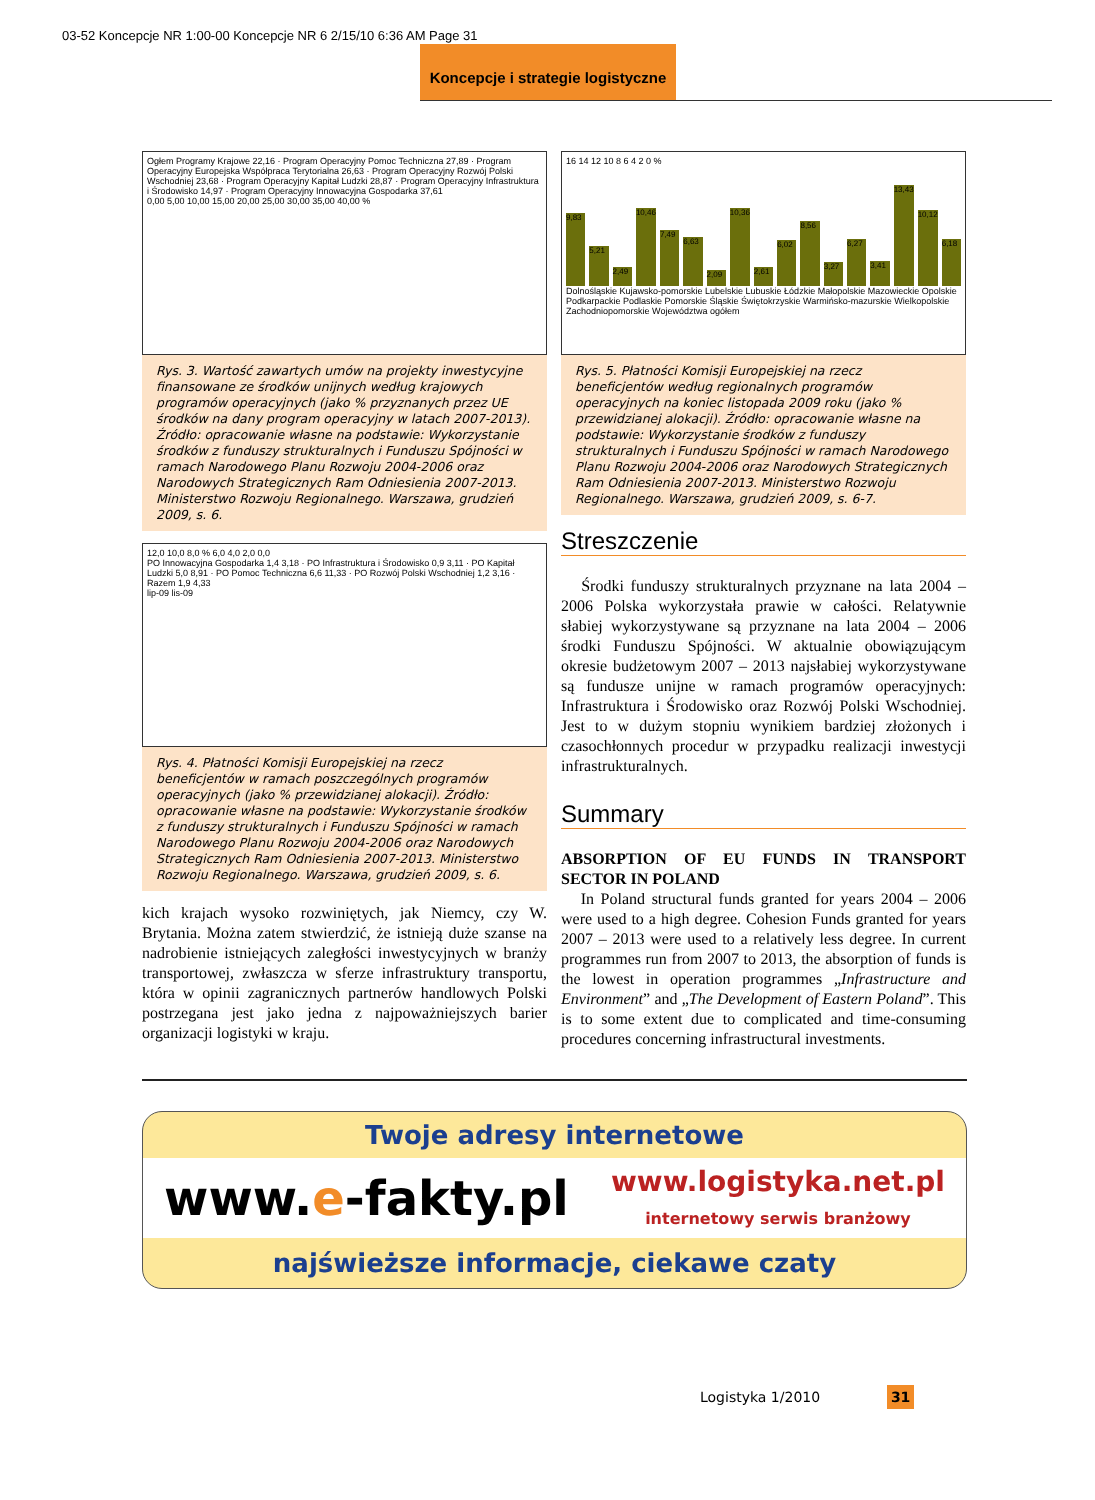03-52 Koncepcje NR 1:00-00 Koncepcje NR 6 2/15/10 6:36 AM Page 31
Koncepcje i strategie logistyczne
Ogłem Programy Krajowe 22,16 · Program Operacyjny Pomoc Techniczna 27,89 · Program Operacyjny Europejska Współpraca Terytorialna 26,63 · Program Operacyjny Rozwój Polski Wschodniej 23,68 · Program Operacyjny Kapitał Ludzki 28,87 · Program Operacyjny Infrastruktura i Środowisko 14,97 · Program Operacyjny Innowacyjna Gospodarka 37,61
0,00 5,00 10,00 15,00 20,00 25,00 30,00 35,00 40,00 %
Rys. 3. Wartość zawartych umów na projekty inwestycyjne finansowane ze środków unijnych według krajowych programów operacyjnych (jako % przyznanych przez UE środków na dany program operacyjny w latach 2007-2013). Źródło: opracowanie własne na podstawie: Wykorzystanie środków z funduszy strukturalnych i Funduszu Spójności w ramach Narodowego Planu Rozwoju 2004-2006 oraz Narodowych Strategicznych Ram Odniesienia 2007-2013. Ministerstwo Rozwoju Regionalnego. Warszawa, grudzień 2009, s. 6.
12,0 10,0 8,0 % 6,0 4,0 2,0 0,0
PO Innowacyjna Gospodarka 1,4 3,18 · PO Infrastruktura i Środowisko 0,9 3,11 · PO Kapitał Ludzki 5,0 8,91 · PO Pomoc Techniczna 6,6 11,33 · PO Rozwój Polski Wschodniej 1,2 3,16 · Razem 1,9 4,33
lip-09 lis-09
Rys. 4. Płatności Komisji Europejskiej na rzecz beneficjentów w ramach poszczególnych programów operacyjnych (jako % przewidzianej alokacji). Źródło: opracowanie własne na podstawie: Wykorzystanie środków z funduszy strukturalnych i Funduszu Spójności w ramach Narodowego Planu Rozwoju 2004-2006 oraz Narodowych Strategicznych Ram Odniesienia 2007-2013. Ministerstwo Rozwoju Regionalnego. Warszawa, grudzień 2009, s. 6.
kich krajach wysoko rozwiniętych, jak Niemcy, czy W. Brytania. Można zatem stwierdzić, że istnieją duże szanse na nadrobienie istniejących zaległości inwestycyjnych w branży transportowej, zwłaszcza w sferze infrastruktury transportu, która w opinii zagranicznych partnerów handlowych Polski postrzegana jest jako jedna z najpoważniejszych barier organizacji logistyki w kraju.
16 14 12 10 8 6 4 2 0 %
9,83
5,21
2,49
10,46
7,49
6,63
2,09
10,36
2,61
6,02
8,56
3,27
6,27
3,41
13,43
10,12
6,18
Dolnośląskie Kujawsko-pomorskie Lubelskie Lubuskie Łódzkie Małopolskie Mazowieckie Opolskie Podkarpackie Podlaskie Pomorskie Śląskie Świętokrzyskie Warmińsko-mazurskie Wielkopolskie Zachodniopomorskie Województwa ogółem
Rys. 5. Płatności Komisji Europejskiej na rzecz beneficjentów według regionalnych programów operacyjnych na koniec listopada 2009 roku (jako % przewidzianej alokacji). Źródło: opracowanie własne na podstawie: Wykorzystanie środków z funduszy strukturalnych i Funduszu Spójności w ramach Narodowego Planu Rozwoju 2004-2006 oraz Narodowych Strategicznych Ram Odniesienia 2007-2013. Ministerstwo Rozwoju Regionalnego. Warszawa, grudzień 2009, s. 6-7.
Streszczenie
Środki funduszy strukturalnych przyznane na lata 2004 – 2006 Polska wykorzystała prawie w całości. Relatywnie słabiej wykorzystywane są przyznane na lata 2004 – 2006 środki Funduszu Spójności. W aktualnie obowiązującym okresie budżetowym 2007 – 2013 najsłabiej wykorzystywane są fundusze unijne w ramach programów operacyjnych: Infrastruktura i Środowisko oraz Rozwój Polski Wschodniej. Jest to w dużym stopniu wynikiem bardziej złożonych i czasochłonnych procedur w przypadku realizacji inwestycji infrastrukturalnych.
Summary
ABSORPTION OF EU FUNDS IN TRANSPORT SECTOR IN POLAND
In Poland structural funds granted for years 2004 – 2006 were used to a high degree. Cohesion Funds granted for years 2007 – 2013 were used to a relatively less degree. In current programmes run from 2007 to 2013, the absorption of funds is the lowest in operation programmes „Infrastructure and Environment” and „The Development of Eastern Poland”. This is to some extent due to complicated and time-consuming procedures concerning infrastructural investments.
Twoje adresy internetowe
www.e-fakty.pl www.logistyka.net.pl
internetowy serwis branżowy
najświeższe informacje, ciekawe czaty
Logistyka 1/2010 31